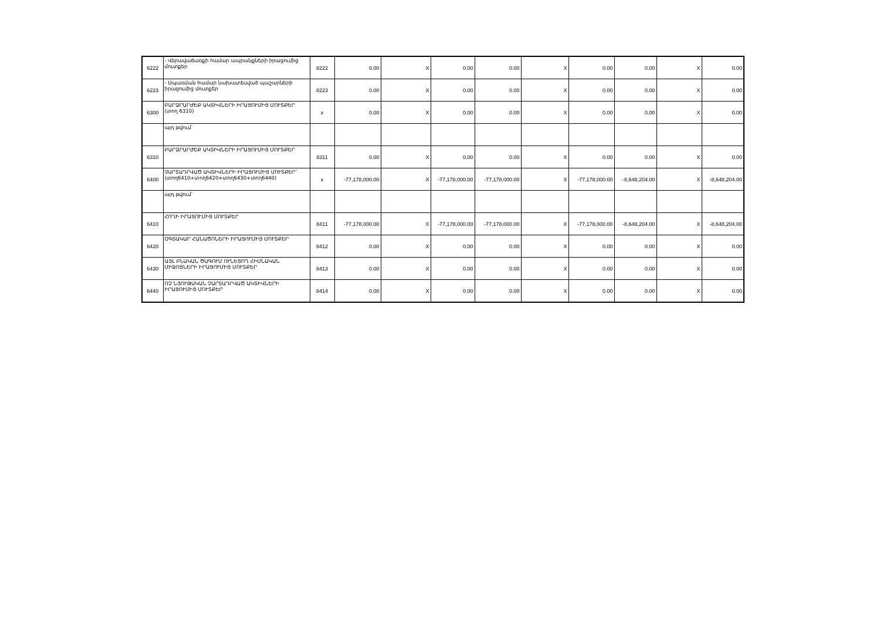| 6222 | - Վերավաճառքի համար ապրանքների իրացումից մուտքեր | 8222 | 0.00 | X | 0.00 | 0.00 | X | 0.00 | 0.00 | X | 0.00 |
| 6223 | - Սպառման համար նախատեսված պաշարների իրացումից մուտքեր | 8223 | 0.00 | X | 0.00 | 0.00 | X | 0.00 | 0.00 | X | 0.00 |
| 6300 | ԲԱՐՁՐԱՐԺԵՔ ԱԿՏԻՎՆԵՐԻ ԻՐԱՑՈՒՄԻՑ ՄՈՒՏՔԵՐ (տող 6310) | x | 0.00 | X | 0.00 | 0.00 | X | 0.00 | 0.00 | X | 0.00 |
| | այդ թվում` | | | | | | | | | | |
| 6310 | ԲԱՐՁՐԱՐԺԵՔ ԱԿՏԻՎՆԵՐԻ ԻՐԱՑՈՒՄԻՑ ՄՈՒՏՔԵՐ | 8311 | 0.00 | X | 0.00 | 0.00 | X | 0.00 | 0.00 | X | 0.00 |
| 6400 | ՉԱՐՏԱԴՐՎԱԾ ԱԿՏԻՎՆԵՐԻ ԻՐԱՑՈՒՄԻՑ ՄՈՒՏՔԵՐ` (տող6410+տող6420+տող6430+տող6440) | x | -77,178,000.00 | X | -77,178,000.00 | -77,178,000.00 | X | -77,178,000.00 | -8,648,204.00 | X | -8,648,204.00 |
| | այդ թվում` | | | | | | | | | | |
| 6410 | ՀՈՂԻ ԻՐԱՑՈՒՄԻՑ ՄՈՒՏՔԵՐ | 8411 | -77,178,000.00 | X | -77,178,000.00 | -77,178,000.00 | X | -77,178,000.00 | -8,648,204.00 | X | -8,648,204.00 |
| 6420 | ՕԳՏԱԿԱՐ ՀԱՆԱԾՈՆԵՐԻ ԻՐԱՑՈՒՄԻՑ ՄՈՒՏՔԵՐ | 8412 | 0.00 | X | 0.00 | 0.00 | X | 0.00 | 0.00 | X | 0.00 |
| 6430 | ԱՅԼ ԲՆԱԿԱՆ ԾԱԳՈՒՄ ՈՒՆԵՑՈՂ ՀԻՄՆԱԿԱՆ ՄԻՋՈՑՆԵՐԻ ԻՐԱՑՈՒՄԻՑ ՄՈՒՏՔԵՐ | 8413 | 0.00 | X | 0.00 | 0.00 | X | 0.00 | 0.00 | X | 0.00 |
| 6440 | ՈՉ ՆՅՈՒԹԱԿԱՆ ՉԱՐՏԱԴՐՎԱԾ ԱԿՏԻՎՆԵՐԻ ԻՐԱՑՈՒՄԻՑ ՄՈՒՏՔԵՐ | 8414 | 0.00 | X | 0.00 | 0.00 | X | 0.00 | 0.00 | X | 0.00 |